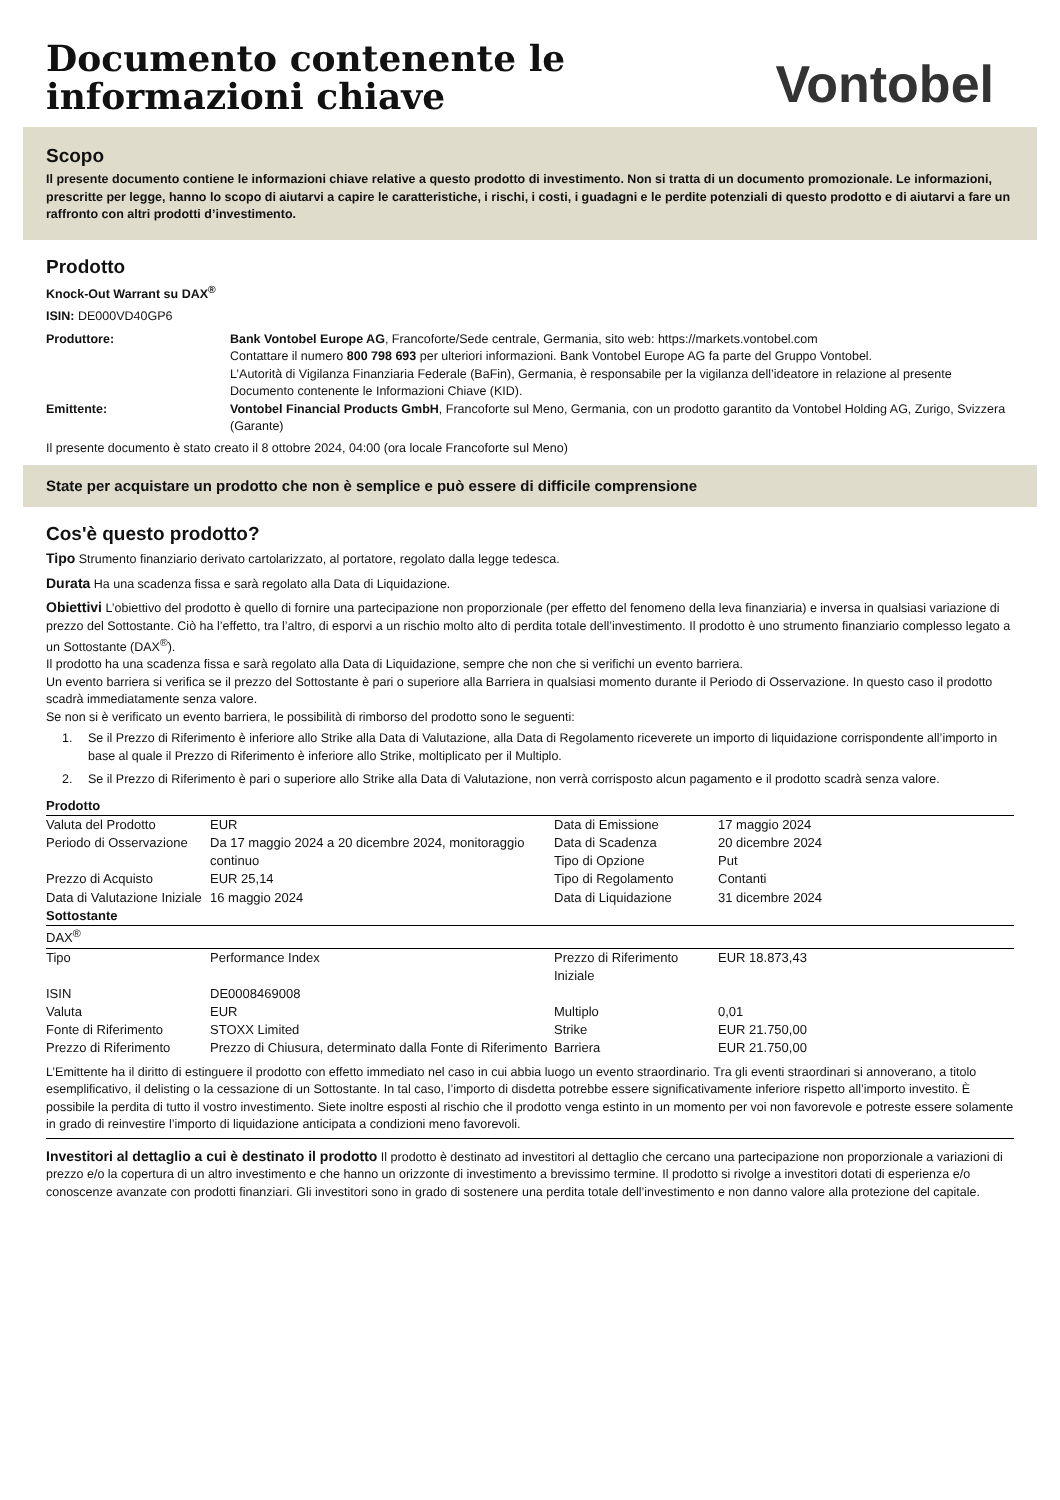Documento contenente le
informazioni chiave
Vontobel
Scopo
Il presente documento contiene le informazioni chiave relative a questo prodotto di investimento. Non si tratta di un documento promozionale. Le informazioni, prescritte per legge, hanno lo scopo di aiutarvi a capire le caratteristiche, i rischi, i costi, i guadagni e le perdite potenziali di questo prodotto e di aiutarvi a fare un raffronto con altri prodotti d’investimento.
Prodotto
Knock-Out Warrant su DAX<sup>®</sup>
ISIN: DE000VD40GP6
| Produttore: | Bank Vontobel Europe AG , Francoforte/Sede centrale, Germania, sito web: https://markets.vontobel.com Contattare il numero 800 798 693 per ulteriori informazioni. Bank Vontobel Europe AG fa parte del Gruppo Vontobel. L’Autorità di Vigilanza Finanziaria Federale (BaFin), Germania, è responsabile per la vigilanza dell’ideatore in relazione al presente Documento contenente le Informazioni Chiave (KID). |
| Emittente: | Vontobel Financial Products GmbH , Francoforte sul Meno, Germania, con un prodotto garantito da Vontobel Holding AG, Zurigo, Svizzera (Garante) |
Il presente documento è stato creato il 8 ottobre 2024, 04:00 (ora locale Francoforte sul Meno)
State per acquistare un prodotto che non è semplice e può essere di difficile comprensione
Cos'è questo prodotto?
Tipo Strumento finanziario derivato cartolarizzato, al portatore, regolato dalla legge tedesca.
Durata Ha una scadenza fissa e sarà regolato alla Data di Liquidazione.
Obiettivi L’obiettivo del prodotto è quello di fornire una partecipazione non proporzionale (per effetto del fenomeno della leva finanziaria) e inversa in qualsiasi variazione di prezzo del Sottostante. Ciò ha l’effetto, tra l’altro, di esporvi a un rischio molto alto di perdita totale dell’investimento. Il prodotto è uno strumento finanziario complesso legato a un Sottostante (DAX<sup>®</sup>).
Il prodotto ha una scadenza fissa e sarà regolato alla Data di Liquidazione, sempre che non che si verifichi un evento barriera.
Un evento barriera si verifica se il prezzo del Sottostante è pari o superiore alla Barriera in qualsiasi momento durante il Periodo di Osservazione. In questo caso il prodotto scadrà immediatamente senza valore.
Se non si è verificato un evento barriera, le possibilità di rimborso del prodotto sono le seguenti:
1. Se il Prezzo di Riferimento è inferiore allo Strike alla Data di Valutazione, alla Data di Regolamento riceverete un importo di liquidazione corrispondente all’importo in base al quale il Prezzo di Riferimento è inferiore allo Strike, moltiplicato per il Multiplo.
2. Se il Prezzo di Riferimento è pari o superiore allo Strike alla Data di Valutazione, non verrà corrisposto alcun pagamento e il prodotto scadrà senza valore.
| Prodotto | | | |
| Valuta del Prodotto | EUR | Data di Emissione | 17 maggio 2024 |
| Periodo di Osservazione | Da 17 maggio 2024 a 20 dicembre 2024, monitoraggio continuo | Data di Scadenza Tipo di Opzione | 20 dicembre 2024 Put |
| Prezzo di Acquisto | EUR 25,14 | Tipo di Regolamento | Contanti |
| Data di Valutazione Iniziale | 16 maggio 2024 | Data di Liquidazione | 31 dicembre 2024 |
| Sottostante | | | |
| DAX<sup>®</sup> | | | |
| Tipo | Performance Index | Prezzo di Riferimento Iniziale | EUR 18.873,43 |
| ISIN | DE0008469008 | | |
| Valuta | EUR | Multiplo | 0,01 |
| Fonte di Riferimento | STOXX Limited | Strike | EUR 21.750,00 |
| Prezzo di Riferimento | Prezzo di Chiusura, determinato dalla Fonte di Riferimento | Barriera | EUR 21.750,00 |
L’Emittente ha il diritto di estinguere il prodotto con effetto immediato nel caso in cui abbia luogo un evento straordinario. Tra gli eventi straordinari si annoverano, a titolo esemplificativo, il delisting o la cessazione di un Sottostante. In tal caso, l’importo di disdetta potrebbe essere significativamente inferiore rispetto all’importo investito. È possibile la perdita di tutto il vostro investimento. Siete inoltre esposti al rischio che il prodotto venga estinto in un momento per voi non favorevole e potreste essere solamente in grado di reinvestire l’importo di liquidazione anticipata a condizioni meno favorevoli.
Investitori al dettaglio a cui è destinato il prodotto Il prodotto è destinato ad investitori al dettaglio che cercano una partecipazione non proporzionale a variazioni di prezzo e/o la copertura di un altro investimento e che hanno un orizzonte di investimento a brevissimo termine. Il prodotto si rivolge a investitori dotati di esperienza e/o conoscenze avanzate con prodotti finanziari. Gli investitori sono in grado di sostenere una perdita totale dell’investimento e non danno valore alla protezione del capitale.